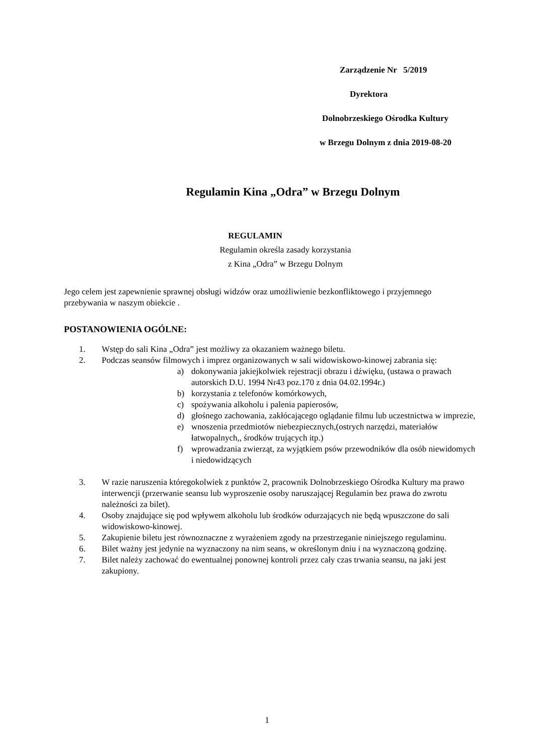Zarządzenie Nr 5/2019
Dyrektora
Dolnobrzeskiego Ośrodka Kultury
w Brzegu Dolnym z dnia 2019-08-20
Regulamin Kina „Odra” w Brzegu Dolnym
REGULAMIN
Regulamin określa zasady korzystania
z Kina „Odra” w Brzegu Dolnym
Jego celem jest zapewnienie sprawnej obsługi widzów oraz umożliwienie bezkonfliktowego i przyjemnego przebywania w naszym obiekcie .
POSTANOWIENIA OGÓLNE:
1. Wstęp do sali Kina „Odra” jest możliwy za okazaniem ważnego biletu.
2. Podczas seansów filmowych i imprez organizowanych w sali widowiskowo-kinowej zabrania się:
a) dokonywania jakiejkolwiek rejestracji obrazu i dźwięku, (ustawa o prawach autorskich D.U. 1994 Nr43 poz.170 z dnia 04.02.1994r.)
b) korzystania z telefonów komórkowych,
c) spożywania alkoholu i palenia papierosów,
d) głośnego zachowania, zakłócającego oglądanie filmu lub uczestnictwa w imprezie,
e) wnoszenia przedmiotów niebezpiecznych,(ostrych narzędzi, materiałów łatwopalnych,, środków trujących itp.)
f) wprowadzania zwierząt, za wyjątkiem psów przewodników dla osób niewidomych i niedowidzących
3. W razie naruszenia któregokolwiek z punktów 2, pracownik Dolnobrzeskiego Ośrodka Kultury ma prawo interwencji (przerwanie seansu lub wyproszenie osoby naruszającej Regulamin bez prawa do zwrotu należności za bilet).
4. Osoby znajdujące się pod wpływem alkoholu lub środków odurzających nie będą wpuszczone do sali widowiskowo-kinowej.
5. Zakupienie biletu jest równoznaczne z wyrażeniem zgody na przestrzeganie niniejszego regulaminu.
6. Bilet ważny jest jedynie na wyznaczony na nim seans, w określonym dniu i na wyznaczoną godzinę.
7. Bilet należy zachować do ewentualnej ponownej kontroli przez cały czas trwania seansu, na jaki jest zakupiony.
1